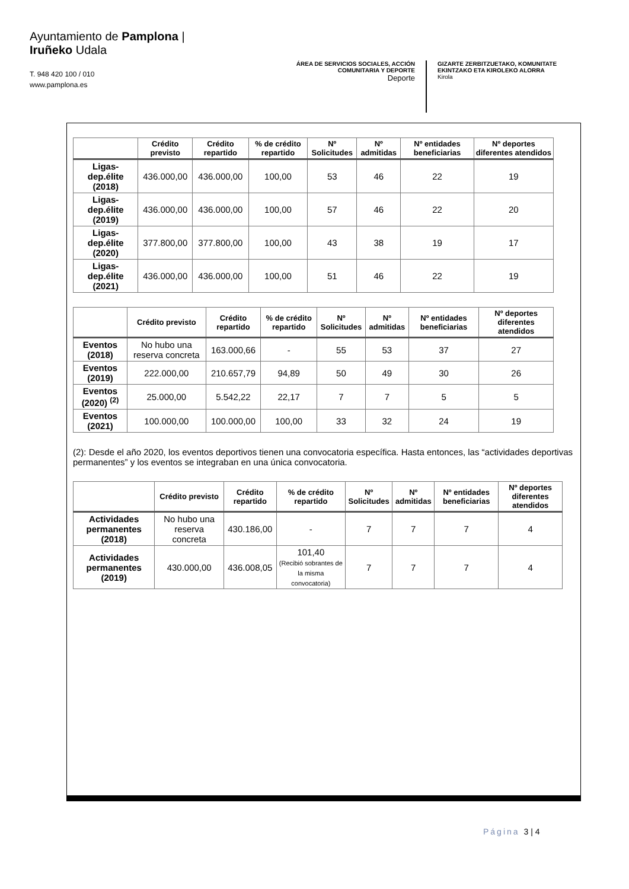Ayuntamiento de Pamplona | Iruñeko Udala
T. 948 420 100 / 010
www.pamplona.es
ÁREA DE SERVICIOS SOCIALES, ACCIÓN COMUNITARIA Y DEPORTE
Deporte
GIZARTE ZERBITZUETAKO, KOMUNITATE EKINTZAKO ETA KIROLEKO ALORRA
Kirola
| | Crédito previsto | Crédito repartido | % de crédito repartido | Nº Solicitudes | Nº admitidas | Nº entidades beneficiarias | Nº deportes diferentes atendidos |
| --- | --- | --- | --- | --- | --- | --- | --- |
| Ligas-dep.élite (2018) | 436.000,00 | 436.000,00 | 100,00 | 53 | 46 | 22 | 19 |
| Ligas-dep.élite (2019) | 436.000,00 | 436.000,00 | 100,00 | 57 | 46 | 22 | 20 |
| Ligas-dep.élite (2020) | 377.800,00 | 377.800,00 | 100,00 | 43 | 38 | 19 | 17 |
| Ligas-dep.élite (2021) | 436.000,00 | 436.000,00 | 100,00 | 51 | 46 | 22 | 19 |
| | Crédito previsto | Crédito repartido | % de crédito repartido | Nº Solicitudes | Nº admitidas | Nº entidades beneficiarias | Nº deportes diferentes atendidos |
| --- | --- | --- | --- | --- | --- | --- | --- |
| Eventos (2018) | No hubo una reserva concreta | 163.000,66 | - | 55 | 53 | 37 | 27 |
| Eventos (2019) | 222.000,00 | 210.657,79 | 94,89 | 50 | 49 | 30 | 26 |
| Eventos (2020) <sup>(2)</sup> | 25.000,00 | 5.542,22 | 22,17 | 7 | 7 | 5 | 5 |
| Eventos (2021) | 100.000,00 | 100.000,00 | 100,00 | 33 | 32 | 24 | 19 |
(2): Desde el año 2020, los eventos deportivos tienen una convocatoria específica. Hasta entonces, las “actividades deportivas permanentes” y los eventos se integraban en una única convocatoria.
| | Crédito previsto | Crédito repartido | % de crédito repartido | Nº Solicitudes | Nº admitidas | Nº entidades beneficiarias | Nº deportes diferentes atendidos |
| --- | --- | --- | --- | --- | --- | --- | --- |
| Actividades permanentes (2018) | No hubo una reserva concreta | 430.186,00 | - | 7 | 7 | 7 | 4 |
| Actividades permanentes (2019) | 430.000,00 | 436.008,05 | 101,40 (Recibió sobrantes de la misma convocatoria) | 7 | 7 | 7 | 4 |
Página 3 | 4